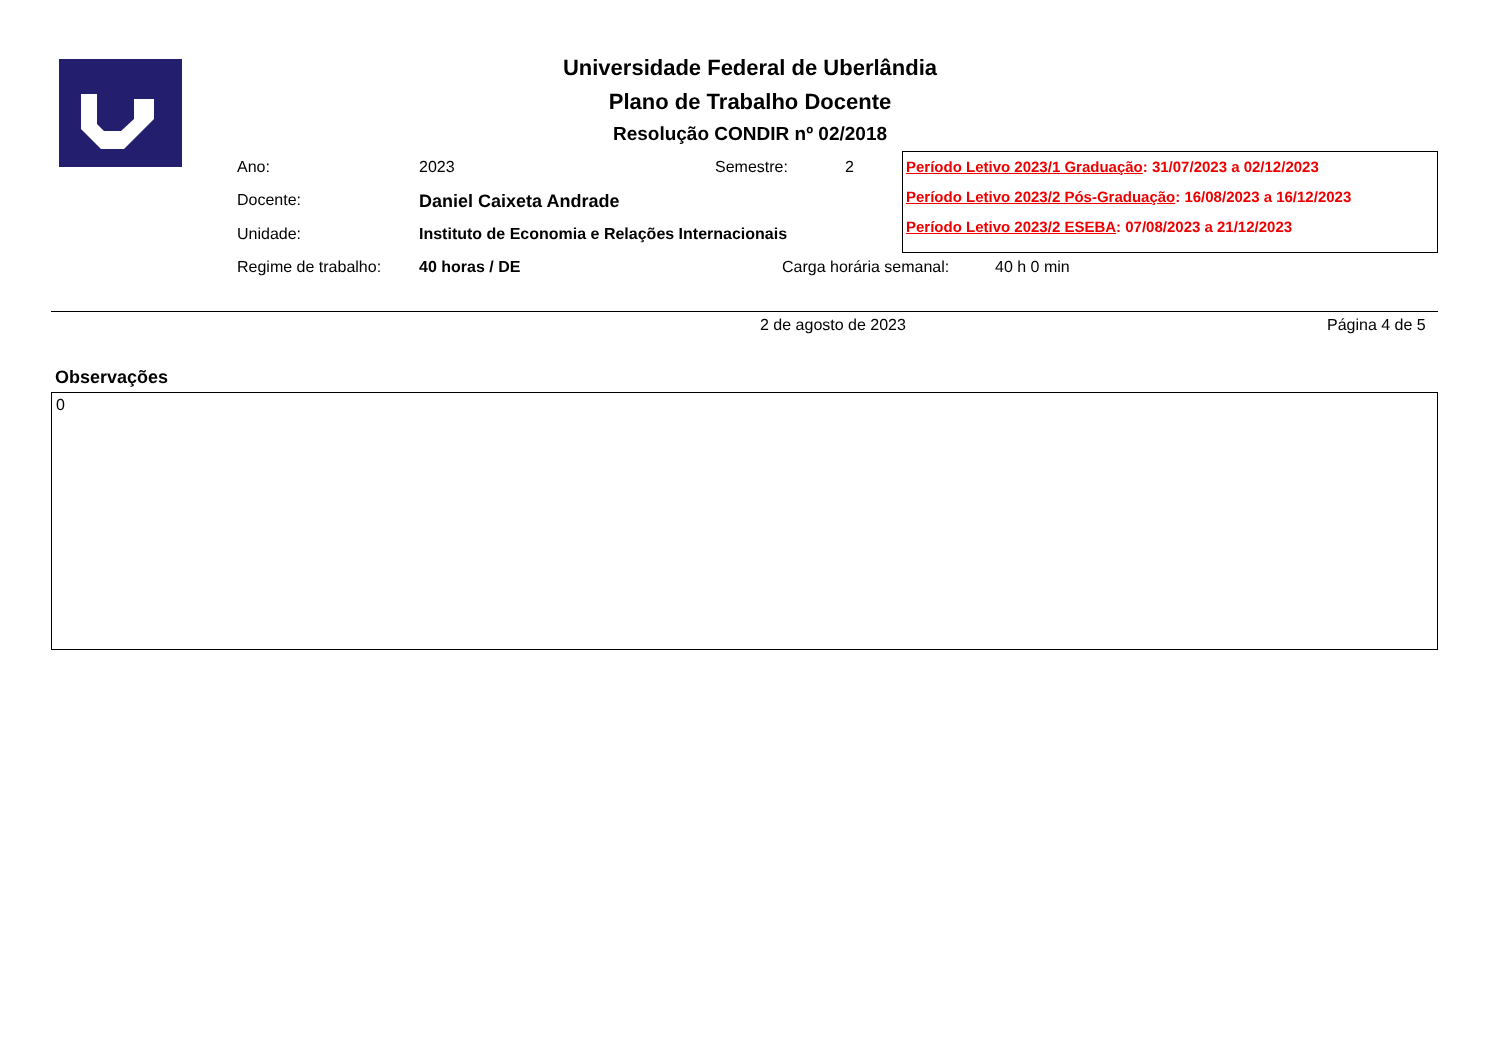Universidade Federal de Uberlândia
Plano de Trabalho Docente
Resolução CONDIR nº 02/2018
Ano: 2023 Semestre: 2
Docente: Daniel Caixeta Andrade
Unidade: Instituto de Economia e Relações Internacionais
Regime de trabalho: 40 horas / DE Carga horária semanal: 40 h 0 min
Período Letivo 2023/1 Graduação: 31/07/2023 a 02/12/2023
Período Letivo 2023/2 Pós-Graduação: 16/08/2023 a 16/12/2023
Período Letivo 2023/2 ESEBA: 07/08/2023 a 21/12/2023
2 de agosto de 2023 Página 4 de 5
Observações
0